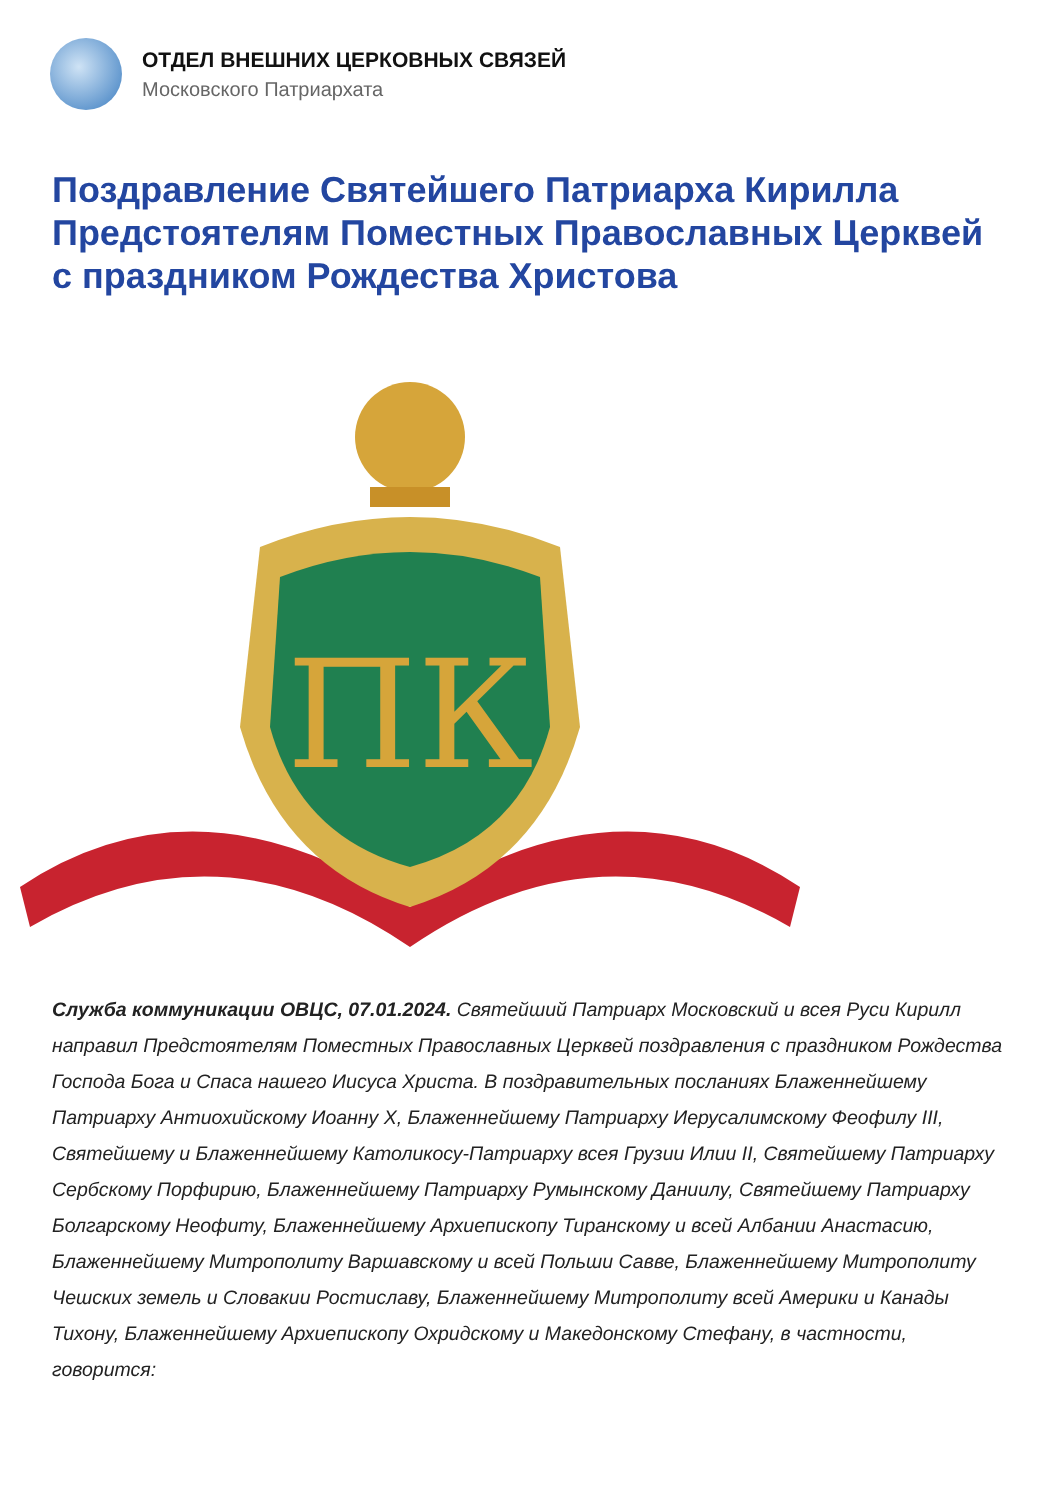ОТДЕЛ ВНЕШНИХ ЦЕРКОВНЫХ СВЯЗЕЙ
Московского Патриархата
Поздравление Святейшего Патриарха Кирилла Предстоятелям Поместных Православных Церквей с праздником Рождества Христова
ПК
Служба коммуникации ОВЦС, 07.01.2024. Святейший Патриарх Московский и всея Руси Кирилл направил Предстоятелям Поместных Православных Церквей поздравления с праздником Рождества Господа Бога и Спаса нашего Иисуса Христа. В поздравительных посланиях Блаженнейшему Патриарху Антиохийскому Иоанну X, Блаженнейшему Патриарху Иерусалимскому Феофилу III, Святейшему и Блаженнейшему Католикосу-Патриарху всея Грузии Илии II, Святейшему Патриарху Сербскому Порфирию, Блаженнейшему Патриарху Румынскому Даниилу, Святейшему Патриарху Болгарскому Неофиту, Блаженнейшему Архиепископу Тиранскому и всей Албании Анастасию, Блаженнейшему Митрополиту Варшавскому и всей Польши Савве, Блаженнейшему Митрополиту Чешских земель и Словакии Ростиславу, Блаженнейшему Митрополиту всей Америки и Канады Тихону, Блаженнейшему Архиепископу Охридскому и Македонскому Стефану, в частности, говорится: